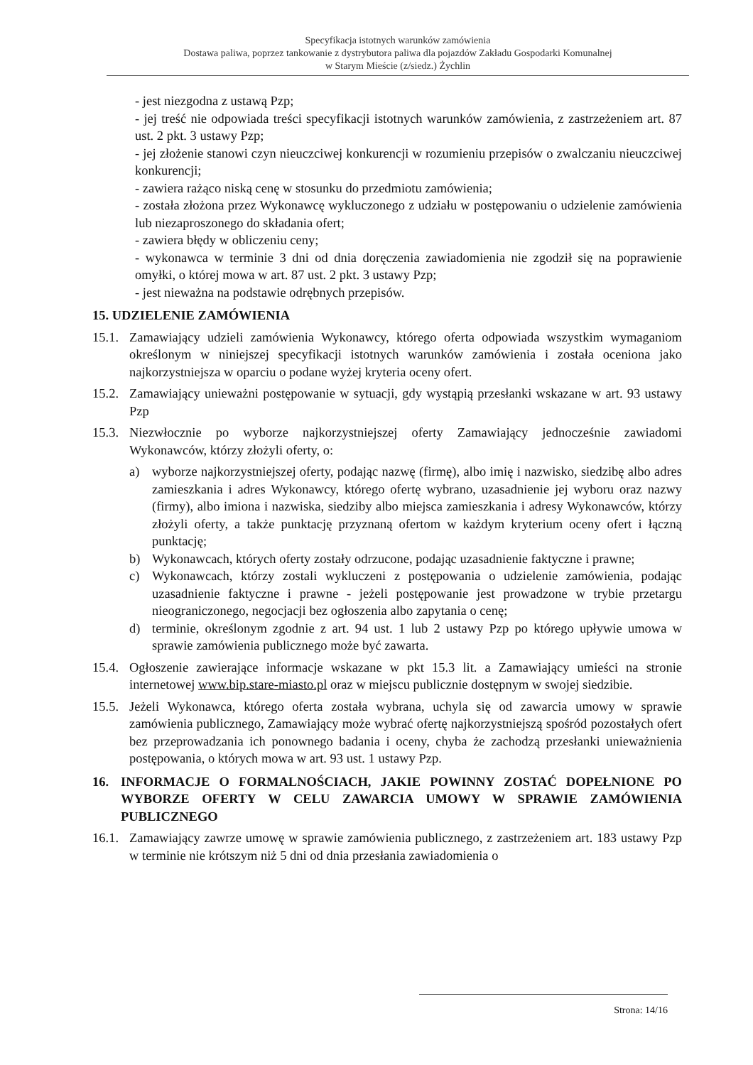Specyfikacja istotnych warunków zamówienia
Dostawa paliwa, poprzez tankowanie z dystrybutora paliwa dla pojazdów Zakładu Gospodarki Komunalnej
w Starym Mieście (z/siedz.) Żychlin
- jest niezgodna z ustawą Pzp;
- jej treść nie odpowiada treści specyfikacji istotnych warunków zamówienia, z zastrzeżeniem art. 87 ust. 2 pkt. 3 ustawy Pzp;
- jej złożenie stanowi czyn nieuczciwej konkurencji w rozumieniu przepisów o zwalczaniu nieuczciwej konkurencji;
- zawiera rażąco niską cenę w stosunku do przedmiotu zamówienia;
- została złożona przez Wykonawcę wykluczonego z udziału w postępowaniu o udzielenie zamówienia lub niezaproszonego do składania ofert;
- zawiera błędy w obliczeniu ceny;
- wykonawca w terminie 3 dni od dnia doręczenia zawiadomienia nie zgodził się na poprawienie omyłki, o której mowa w art. 87 ust. 2 pkt. 3 ustawy Pzp;
- jest nieważna na podstawie odrębnych przepisów.
15. UDZIELENIE ZAMÓWIENIA
15.1. Zamawiający udzieli zamówienia Wykonawcy, którego oferta odpowiada wszystkim wymaganiom określonym w niniejszej specyfikacji istotnych warunków zamówienia i została oceniona jako najkorzystniejsza w oparciu o podane wyżej kryteria oceny ofert.
15.2. Zamawiający unieważni postępowanie w sytuacji, gdy wystąpią przesłanki wskazane w art. 93 ustawy Pzp
15.3. Niezwłocznie po wyborze najkorzystniejszej oferty Zamawiający jednocześnie zawiadomi Wykonawców, którzy złożyli oferty, o:
a) wyborze najkorzystniejszej oferty, podając nazwę (firmę), albo imię i nazwisko, siedzibę albo adres zamieszkania i adres Wykonawcy, którego ofertę wybrano, uzasadnienie jej wyboru oraz nazwy (firmy), albo imiona i nazwiska, siedziby albo miejsca zamieszkania i adresy Wykonawców, którzy złożyli oferty, a także punktację przyznaną ofertom w każdym kryterium oceny ofert i łączną punktację;
b) Wykonawcach, których oferty zostały odrzucone, podając uzasadnienie faktyczne i prawne;
c) Wykonawcach, którzy zostali wykluczeni z postępowania o udzielenie zamówienia, podając uzasadnienie faktyczne i prawne - jeżeli postępowanie jest prowadzone w trybie przetargu nieograniczonego, negocjacji bez ogłoszenia albo zapytania o cenę;
d) terminie, określonym zgodnie z art. 94 ust. 1 lub 2 ustawy Pzp po którego upływie umowa w sprawie zamówienia publicznego może być zawarta.
15.4. Ogłoszenie zawierające informacje wskazane w pkt 15.3 lit. a Zamawiający umieści na stronie internetowej www.bip.stare-miasto.pl oraz w miejscu publicznie dostępnym w swojej siedzibie.
15.5. Jeżeli Wykonawca, którego oferta została wybrana, uchyla się od zawarcia umowy w sprawie zamówienia publicznego, Zamawiający może wybrać ofertę najkorzystniejszą spośród pozostałych ofert bez przeprowadzania ich ponownego badania i oceny, chyba że zachodzą przesłanki unieważnienia postępowania, o których mowa w art. 93 ust. 1 ustawy Pzp.
16. INFORMACJE O FORMALNOŚCIACH, JAKIE POWINNY ZOSTAĆ DOPEŁNIONE PO WYBORZE OFERTY W CELU ZAWARCIA UMOWY W SPRAWIE ZAMÓWIENIA PUBLICZNEGO
16.1. Zamawiający zawrze umowę w sprawie zamówienia publicznego, z zastrzeżeniem art. 183 ustawy Pzp w terminie nie krótszym niż 5 dni od dnia przesłania zawiadomienia o
Strona: 14/16